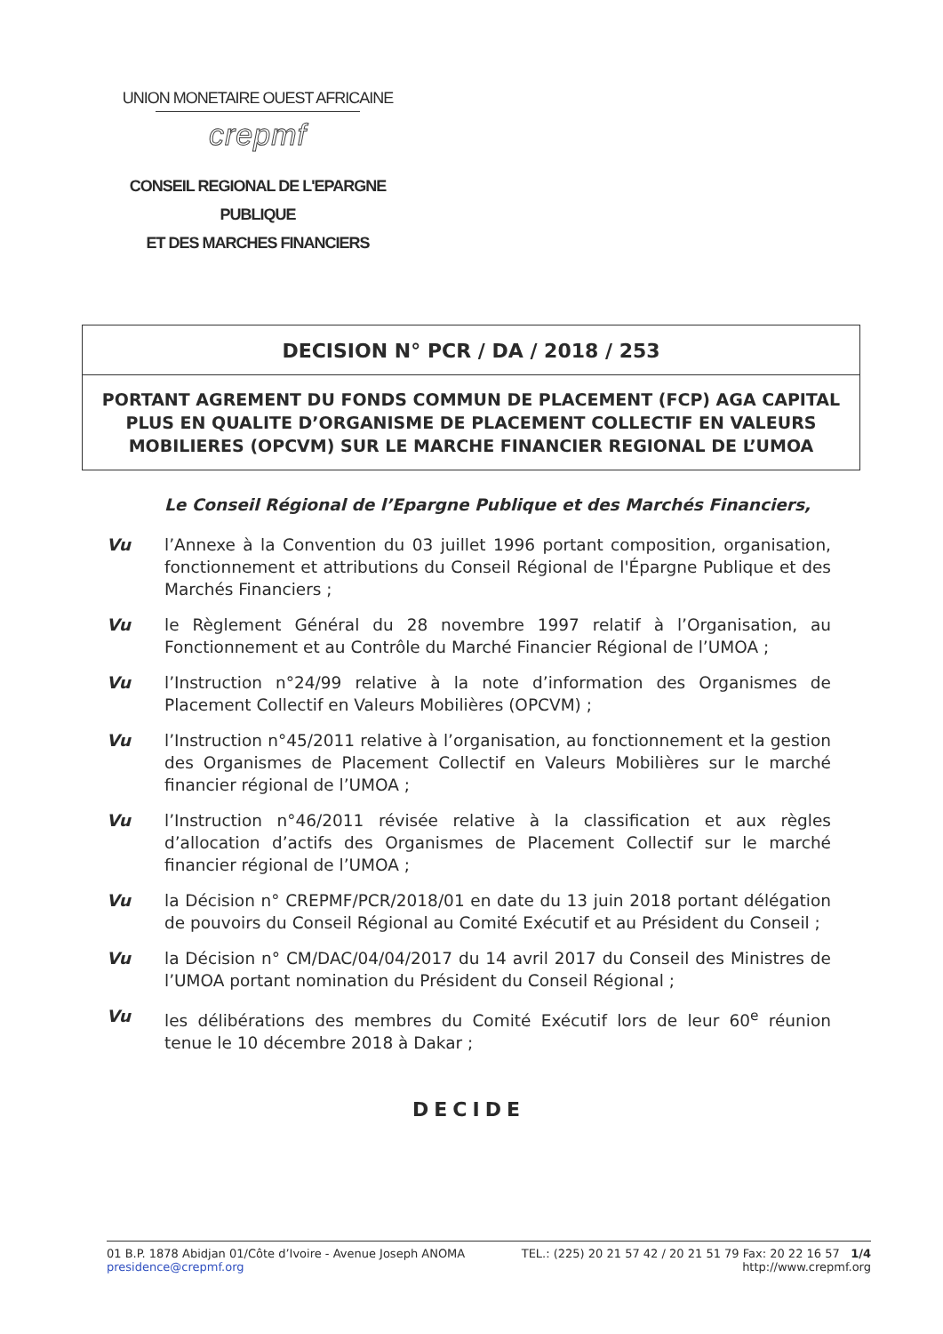UNION MONETAIRE OUEST AFRICAINE
crepmf
CONSEIL REGIONAL DE L'EPARGNE PUBLIQUE
ET DES MARCHES FINANCIERS
DECISION N° PCR / DA / 2018 / 253
PORTANT AGREMENT DU FONDS COMMUN DE PLACEMENT (FCP) AGA CAPITAL PLUS EN QUALITE D’ORGANISME DE PLACEMENT COLLECTIF EN VALEURS MOBILIERES (OPCVM) SUR LE MARCHE FINANCIER REGIONAL DE L’UMOA
Le Conseil Régional de l’Epargne Publique et des Marchés Financiers,
Vu l’Annexe à la Convention du 03 juillet 1996 portant composition, organisation, fonctionnement et attributions du Conseil Régional de l'Épargne Publique et des Marchés Financiers ;
Vu le Règlement Général du 28 novembre 1997 relatif à l’Organisation, au Fonctionnement et au Contrôle du Marché Financier Régional de l’UMOA ;
Vu l’Instruction n°24/99 relative à la note d’information des Organismes de Placement Collectif en Valeurs Mobilières (OPCVM) ;
Vu l’Instruction n°45/2011 relative à l’organisation, au fonctionnement et la gestion des Organismes de Placement Collectif en Valeurs Mobilières sur le marché financier régional de l’UMOA ;
Vu l’Instruction n°46/2011 révisée relative à la classification et aux règles d’allocation d’actifs des Organismes de Placement Collectif sur le marché financier régional de l’UMOA ;
Vu la Décision n° CREPMF/PCR/2018/01 en date du 13 juin 2018 portant délégation de pouvoirs du Conseil Régional au Comité Exécutif et au Président du Conseil ;
Vu la Décision n° CM/DAC/04/04/2017 du 14 avril 2017 du Conseil des Ministres de l’UMOA portant nomination du Président du Conseil Régional ;
Vu les délibérations des membres du Comité Exécutif lors de leur 60<sup>e</sup> réunion tenue le 10 décembre 2018 à Dakar ;
DECIDE
01 B.P. 1878 Abidjan 01/Côte d’Ivoire - Avenue Joseph ANOMA
presidence@crepmf.org
TEL.: (225) 20 21 57 42 / 20 21 51 79 Fax: 20 22 16 57 1/4
http://www.crepmf.org